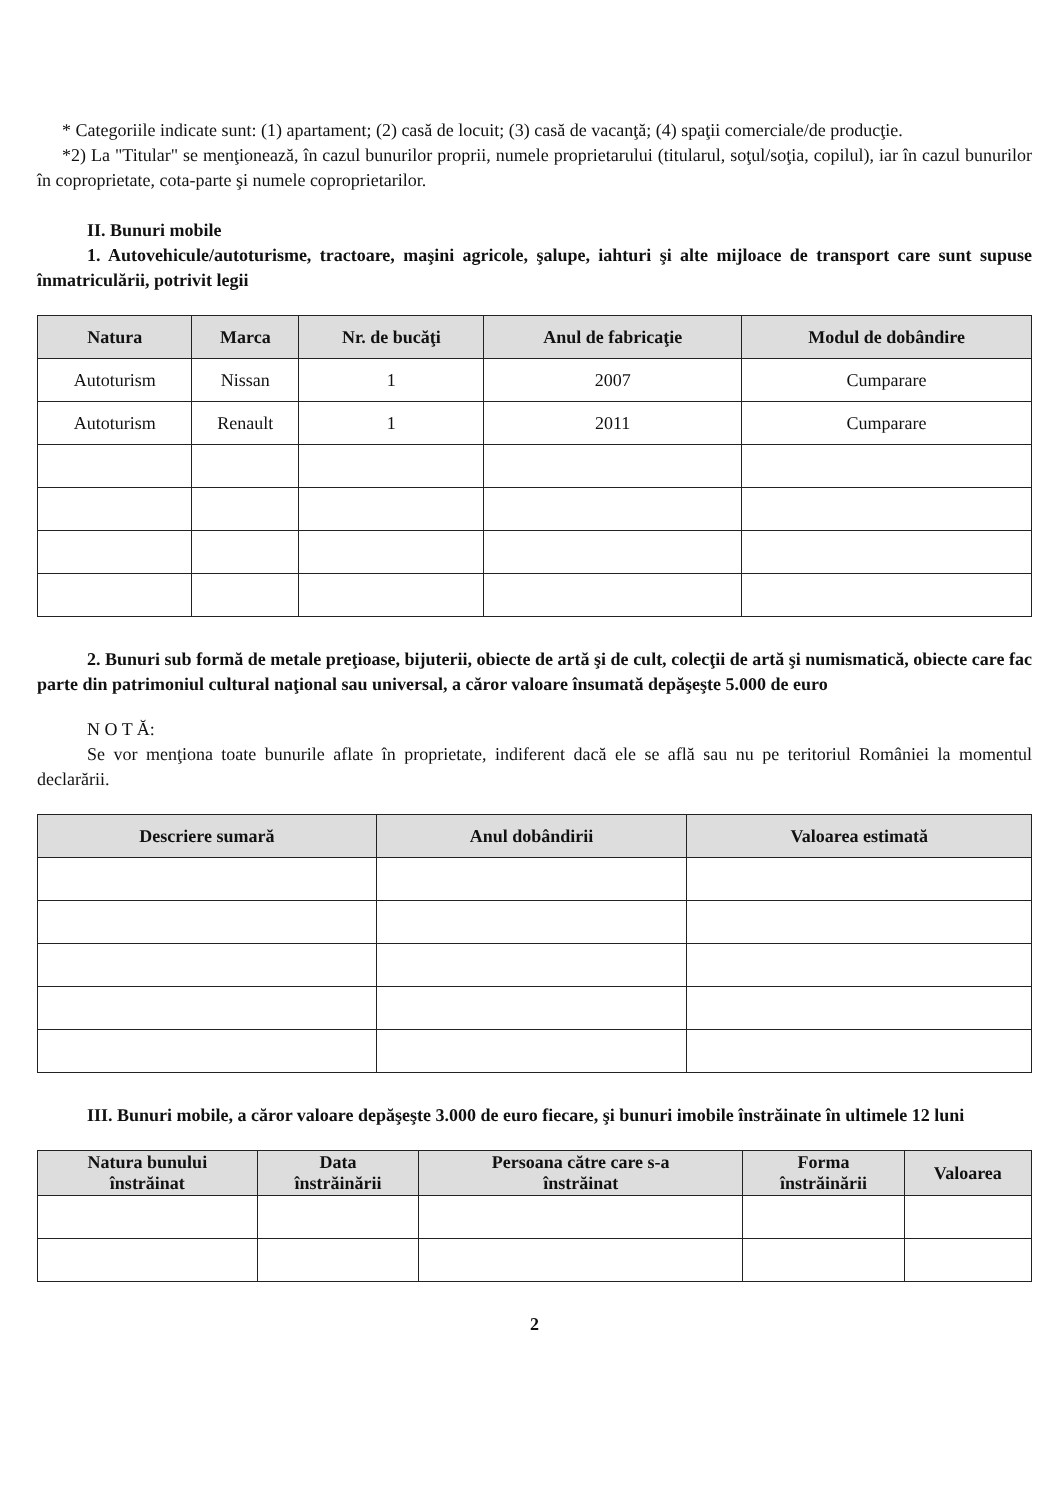* Categoriile indicate sunt: (1) apartament; (2) casă de locuit; (3) casă de vacanţă; (4) spaţii comerciale/de producţie.
*2) La "Titular" se menţionează, în cazul bunurilor proprii, numele proprietarului (titularul, soţul/soţia, copilul), iar în cazul bunurilor în coproprietate, cota-parte şi numele coproprietarilor.
II. Bunuri mobile
1. Autovehicule/autoturisme, tractoare, maşini agricole, şalupe, iahturi şi alte mijloace de transport care sunt supuse înmatriculării, potrivit legii
| Natura | Marca | Nr. de bucăţi | Anul de fabricaţie | Modul de dobândire |
| --- | --- | --- | --- | --- |
| Autoturism | Nissan | 1 | 2007 | Cumparare |
| Autoturism | Renault | 1 | 2011 | Cumparare |
2. Bunuri sub formă de metale preţioase, bijuterii, obiecte de artă şi de cult, colecţii de artă şi numismatică, obiecte care fac parte din patrimoniul cultural naţional sau universal, a căror valoare însumată depăşeşte 5.000 de euro
N O T Ă:
Se vor menţiona toate bunurile aflate în proprietate, indiferent dacă ele se află sau nu pe teritoriul României la momentul declarării.
| Descriere sumară | Anul dobândirii | Valoarea estimată |
| --- | --- | --- |
III. Bunuri mobile, a căror valoare depăşeşte 3.000 de euro fiecare, şi bunuri imobile înstrăinate în ultimele 12 luni
| Natura bunului înstrăinat | Data înstrăinării | Persoana către care s-a înstrăinat | Forma înstrăinării | Valoarea |
| --- | --- | --- | --- | --- |
2